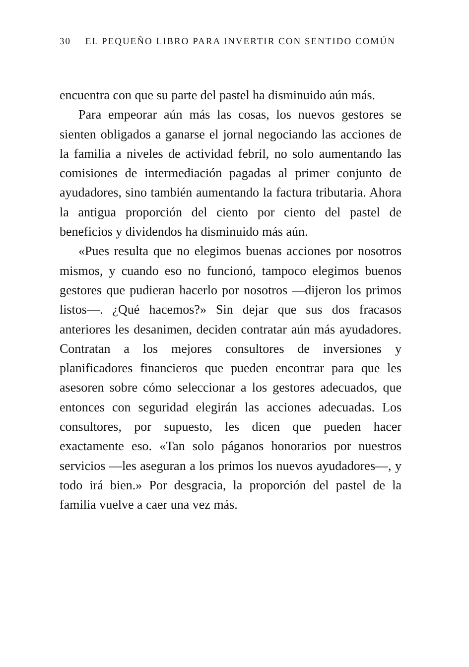30 EL PEQUEÑO LIBRO PARA INVERTIR CON SENTIDO COMÚN
encuentra con que su parte del pastel ha disminuido aún más.
Para empeorar aún más las cosas, los nuevos gestores se sienten obligados a ganarse el jornal negociando las acciones de la familia a niveles de actividad febril, no solo aumentando las comisiones de intermediación pagadas al primer conjunto de ayudadores, sino también aumentando la factura tributaria. Ahora la antigua proporción del ciento por ciento del pastel de beneficios y dividendos ha disminuido más aún.
«Pues resulta que no elegimos buenas acciones por nosotros mismos, y cuando eso no funcionó, tampoco elegimos buenos gestores que pudieran hacerlo por nosotros —dijeron los primos listos—. ¿Qué hacemos?» Sin dejar que sus dos fracasos anteriores les desanimen, deciden contratar aún más ayudadores. Contratan a los mejores consultores de inversiones y planificadores financieros que pueden encontrar para que les asesoren sobre cómo seleccionar a los gestores adecuados, que entonces con seguridad elegirán las acciones adecuadas. Los consultores, por supuesto, les dicen que pueden hacer exactamente eso. «Tan solo páganos honorarios por nuestros servicios —les aseguran a los primos los nuevos ayudadores—, y todo irá bien.» Por desgracia, la proporción del pastel de la familia vuelve a caer una vez más.